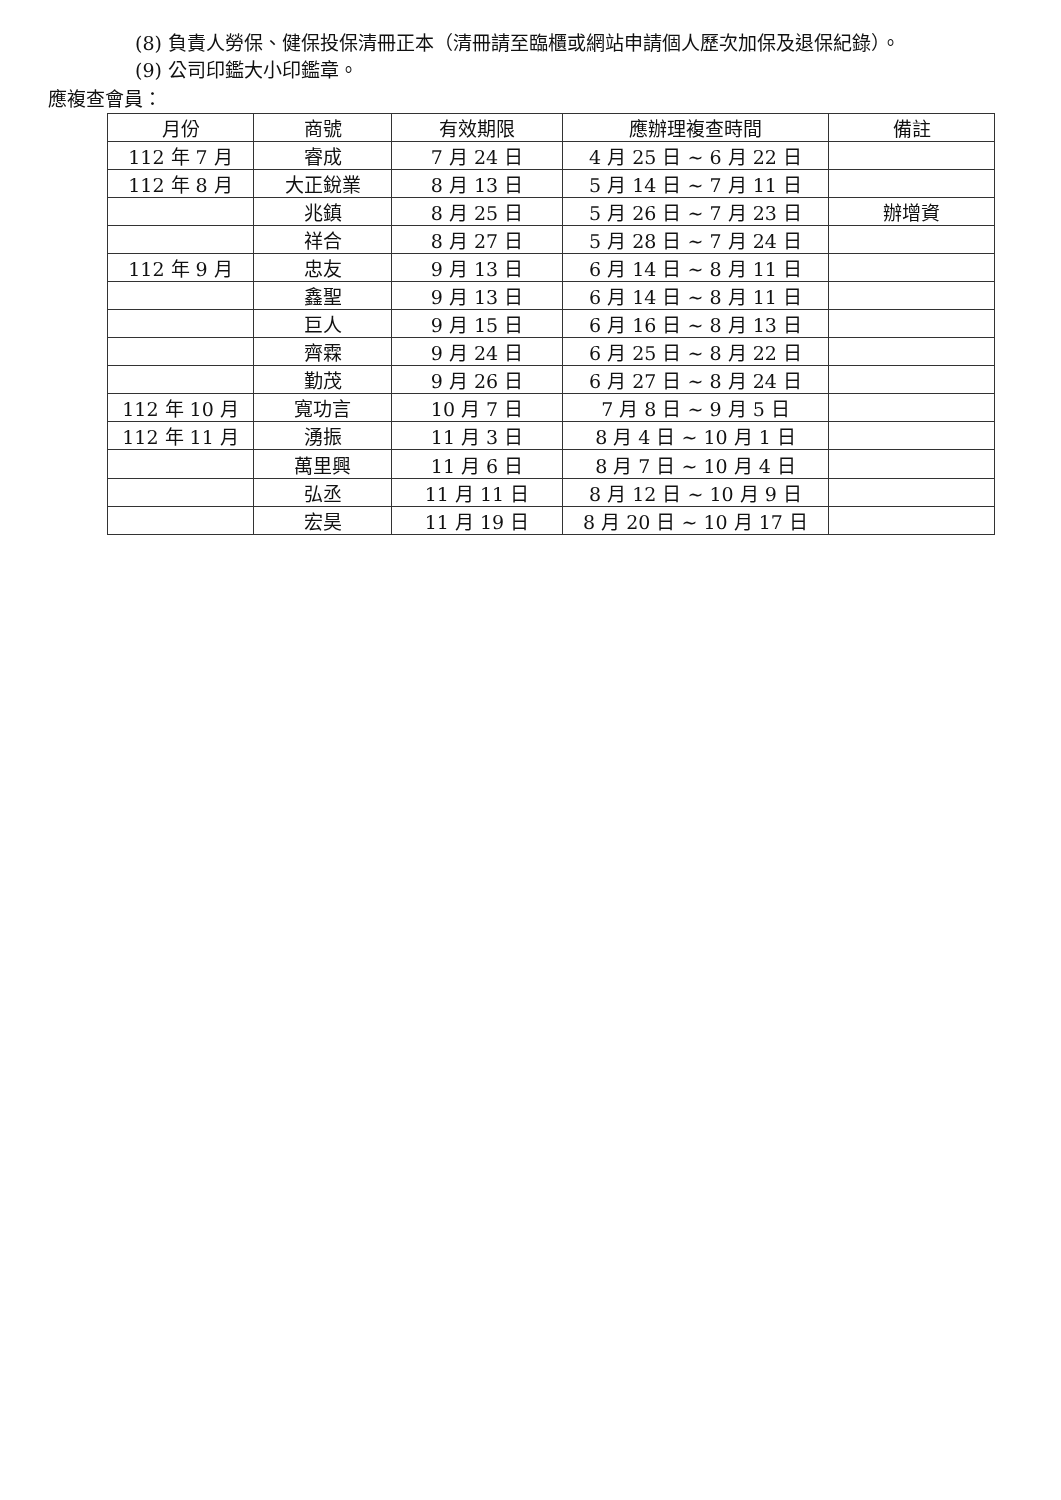(8) 負責人勞保、健保投保清冊正本（清冊請至臨櫃或網站申請個人歷次加保及退保紀錄）。
(9) 公司印鑑大小印鑑章。
應複查會員：
| 月份 | 商號 | 有效期限 | 應辦理複查時間 | 備註 |
| --- | --- | --- | --- | --- |
| 112 年 7 月 | 睿成 | 7 月 24 日 | 4 月 25 日 ~ 6 月 22 日 | |
| 112 年 8 月 | 大正銳業 | 8 月 13 日 | 5 月 14 日 ~ 7 月 11 日 | |
| | 兆鎮 | 8 月 25 日 | 5 月 26 日 ~ 7 月 23 日 | 辦增資 |
| | 祥合 | 8 月 27 日 | 5 月 28 日 ~ 7 月 24 日 | |
| 112 年 9 月 | 忠友 | 9 月 13 日 | 6 月 14 日 ~ 8 月 11 日 | |
| | 鑫聖 | 9 月 13 日 | 6 月 14 日 ~ 8 月 11 日 | |
| | 巨人 | 9 月 15 日 | 6 月 16 日 ~ 8 月 13 日 | |
| | 齊霖 | 9 月 24 日 | 6 月 25 日 ~ 8 月 22 日 | |
| | 勤茂 | 9 月 26 日 | 6 月 27 日 ~ 8 月 24 日 | |
| 112 年 10 月 | 寬功言 | 10 月 7 日 | 7 月 8 日 ~ 9 月 5 日 | |
| 112 年 11 月 | 湧振 | 11 月 3 日 | 8 月 4 日 ~ 10 月 1 日 | |
| | 萬里興 | 11 月 6 日 | 8 月 7 日 ~ 10 月 4 日 | |
| | 弘丞 | 11 月 11 日 | 8 月 12 日 ~ 10 月 9 日 | |
| | 宏昊 | 11 月 19 日 | 8 月 20 日 ~ 10 月 17 日 | |